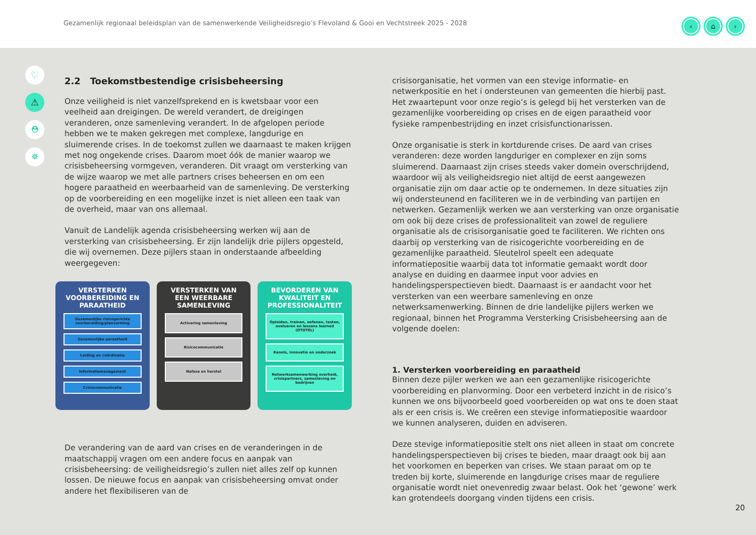Gezamenlijk regionaal beleidsplan van de samenwerkende Veiligheidsregio’s Flevoland & Gooi en Vechtstreek 2025 - 2028
‹ ⌂ ›
♡
⚠
⛑
✵
2.2 Toekomstbestendige crisisbeheersing
Onze veiligheid is niet vanzelfsprekend en is kwetsbaar voor een veelheid aan dreigingen. De wereld verandert, de dreigingen veranderen, onze samenleving verandert. In de afgelopen periode hebben we te maken gekregen met complexe, langdurige en sluimerende crises. In de toekomst zullen we daarnaast te maken krijgen met nog ongekende crises. Daarom moet óók de manier waarop we crisisbeheersing vormgeven, veranderen. Dit vraagt om versterking van de wijze waarop we met alle partners crises beheersen en om een hogere paraatheid en weerbaarheid van de samenleving. De versterking op de voorbereiding en een mogelijke inzet is niet alleen een taak van de overheid, maar van ons allemaal.
Vanuit de Landelijk agenda crisisbeheersing werken wij aan de versterking van crisisbeheersing. Er zijn landelijk drie pijlers opgesteld, die wij overnemen. Deze pijlers staan in onderstaande afbeelding weergegeven:
VERSTERKEN VOORBEREIDING EN PARAATHEID
Gezamenlijke risicogerichte voorbereiding/planvorming
Gezamenlijke paraatheid
Leiding en coördinatie
Informatiemanagement
Crisiscommunicatie
VERSTERKEN VAN EEN WEERBARE SAMENLEVING
Activering samenleving
Risicocommunicatie
Nafase en herstel
BEVORDEREN VAN KWALITEIT EN PROFESSIONALITEIT
Opleiden, trainen, oefenen, testen, evalueren en lessons learned (OTOTEL)
Kennis, innovatie en onderzoek
Netwerksamenwerking overheid, crisispartners, samenleving en bedrijven
De verandering van de aard van crises en de veranderingen in de maatschappij vragen om een andere focus en aanpak van crisisbeheersing: de veiligheidsregio’s zullen niet alles zelf op kunnen lossen. De nieuwe focus en aanpak van crisisbeheersing omvat onder andere het flexibiliseren van de
crisisorganisatie, het vormen van een stevige informatie- en netwerkpositie en het i ondersteunen van gemeenten die hierbij past. Het zwaartepunt voor onze regio’s is gelegd bij het versterken van de gezamenlijke voorbereiding op crises en de eigen paraatheid voor fysieke rampenbestrijding en inzet crisisfunctionarissen.
Onze organisatie is sterk in kortdurende crises. De aard van crises veranderen: deze worden langduriger en complexer en zijn soms sluimerend. Daarnaast zijn crises steeds vaker domein overschrijdend, waardoor wij als veiligheidsregio niet altijd de eerst aangewezen organisatie zijn om daar actie op te ondernemen. In deze situaties zijn wij ondersteunend en faciliteren we in de verbinding van partijen en netwerken. Gezamenlijk werken we aan versterking van onze organisatie om ook bij deze crises de professionaliteit van zowel de reguliere organisatie als de crisisorganisatie goed te faciliteren. We richten ons daarbij op versterking van de risicogerichte voorbereiding en de gezamenlijke paraatheid. Sleutelrol speelt een adequate informatiepositie waarbij data tot informatie gemaakt wordt door analyse en duiding en daarmee input voor advies en handelingsperspectieven biedt. Daarnaast is er aandacht voor het versterken van een weerbare samenleving en onze netwerksamenwerking. Binnen de drie landelijke pijlers werken we regionaal, binnen het Programma Versterking Crisisbeheersing aan de volgende doelen:
1. Versterken voorbereiding en paraatheid
Binnen deze pijler werken we aan een gezamenlijke risicogerichte voorbereiding en planvorming. Door een verbeterd inzicht in de risico’s kunnen we ons bijvoorbeeld goed voorbereiden op wat ons te doen staat als er een crisis is. We creëren een stevige informatiepositie waardoor we kunnen analyseren, duiden en adviseren.
Deze stevige informatiepositie stelt ons niet alleen in staat om concrete handelingsperspectieven bij crises te bieden, maar draagt ook bij aan het voorkomen en beperken van crises. We staan paraat om op te treden bij korte, sluimerende en langdurige crises maar de reguliere organisatie wordt niet onevenredig zwaar belast. Ook het ‘gewone’ werk kan grotendeels doorgang vinden tijdens een crisis.
20